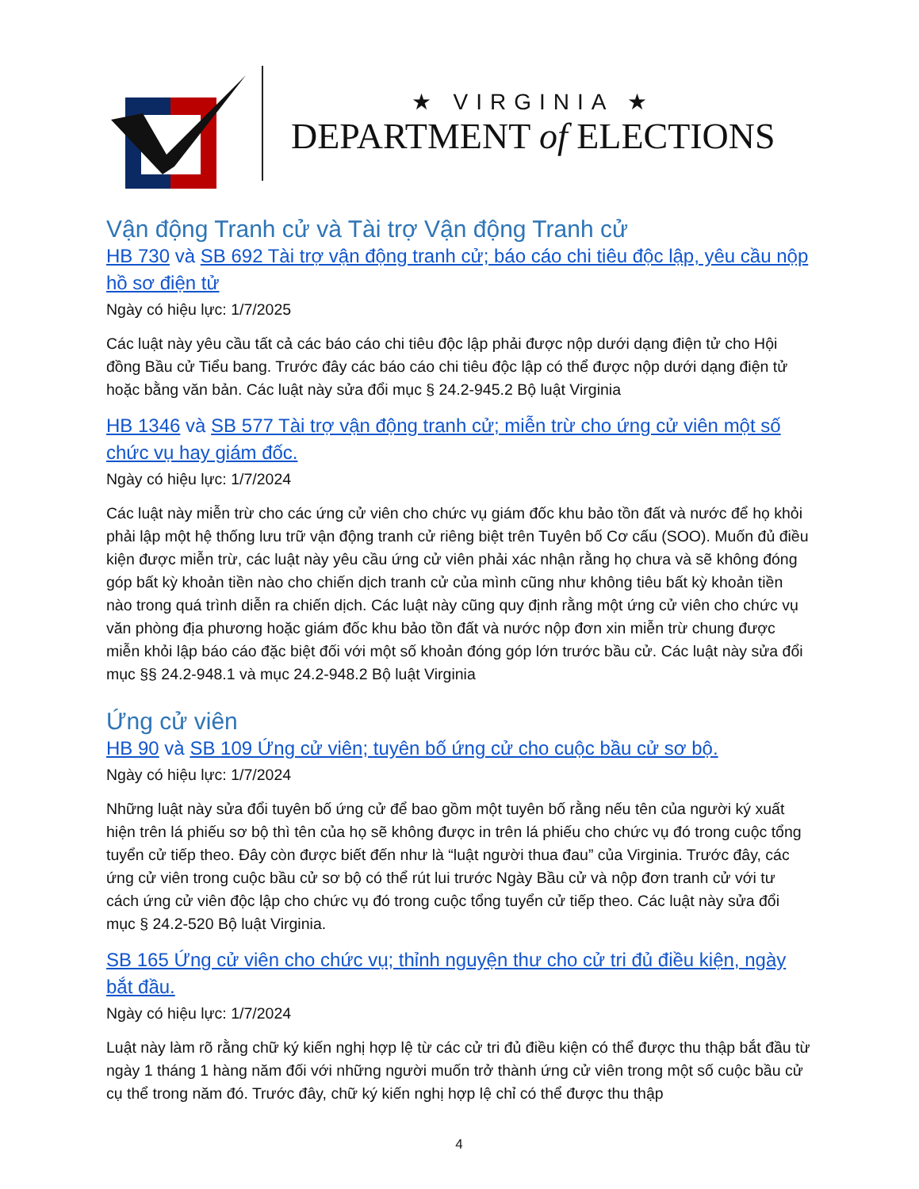★ VIRGINIA ★
DEPARTMENT of ELECTIONS
Vận động Tranh cử và Tài trợ Vận động Tranh cử
HB 730 và SB 692 Tài trợ vận động tranh cử; báo cáo chi tiêu độc lập, yêu cầu nộp hồ sơ điện tử
Ngày có hiệu lực: 1/7/2025
Các luật này yêu cầu tất cả các báo cáo chi tiêu độc lập phải được nộp dưới dạng điện tử cho Hội đồng Bầu cử Tiểu bang. Trước đây các báo cáo chi tiêu độc lập có thể được nộp dưới dạng điện tử hoặc bằng văn bản. Các luật này sửa đổi mục § 24.2-945.2 Bộ luật Virginia
HB 1346 và SB 577 Tài trợ vận động tranh cử; miễn trừ cho ứng cử viên một số chức vụ hay giám đốc.
Ngày có hiệu lực: 1/7/2024
Các luật này miễn trừ cho các ứng cử viên cho chức vụ giám đốc khu bảo tồn đất và nước để họ khỏi phải lập một hệ thống lưu trữ vận động tranh cử riêng biệt trên Tuyên bố Cơ cấu (SOO). Muốn đủ điều kiện được miễn trừ, các luật này yêu cầu ứng cử viên phải xác nhận rằng họ chưa và sẽ không đóng góp bất kỳ khoản tiền nào cho chiến dịch tranh cử của mình cũng như không tiêu bất kỳ khoản tiền nào trong quá trình diễn ra chiến dịch. Các luật này cũng quy định rằng một ứng cử viên cho chức vụ văn phòng địa phương hoặc giám đốc khu bảo tồn đất và nước nộp đơn xin miễn trừ chung được miễn khỏi lập báo cáo đặc biệt đối với một số khoản đóng góp lớn trước bầu cử. Các luật này sửa đổi mục §§ 24.2-948.1 và mục 24.2-948.2 Bộ luật Virginia
Ứng cử viên
HB 90 và SB 109 Ứng cử viên; tuyên bố ứng cử cho cuộc bầu cử sơ bộ.
Ngày có hiệu lực: 1/7/2024
Những luật này sửa đổi tuyên bố ứng cử để bao gồm một tuyên bố rằng nếu tên của người ký xuất hiện trên lá phiếu sơ bộ thì tên của họ sẽ không được in trên lá phiếu cho chức vụ đó trong cuộc tổng tuyển cử tiếp theo. Đây còn được biết đến như là “luật người thua đau” của Virginia. Trước đây, các ứng cử viên trong cuộc bầu cử sơ bộ có thể rút lui trước Ngày Bầu cử và nộp đơn tranh cử với tư cách ứng cử viên độc lập cho chức vụ đó trong cuộc tổng tuyển cử tiếp theo. Các luật này sửa đổi mục § 24.2-520 Bộ luật Virginia.
SB 165 Ứng cử viên cho chức vụ; thỉnh nguyện thư cho cử tri đủ điều kiện, ngày bắt đầu.
Ngày có hiệu lực: 1/7/2024
Luật này làm rõ rằng chữ ký kiến nghị hợp lệ từ các cử tri đủ điều kiện có thể được thu thập bắt đầu từ ngày 1 tháng 1 hàng năm đối với những người muốn trở thành ứng cử viên trong một số cuộc bầu cử cụ thể trong năm đó. Trước đây, chữ ký kiến nghị hợp lệ chỉ có thể được thu thập
4